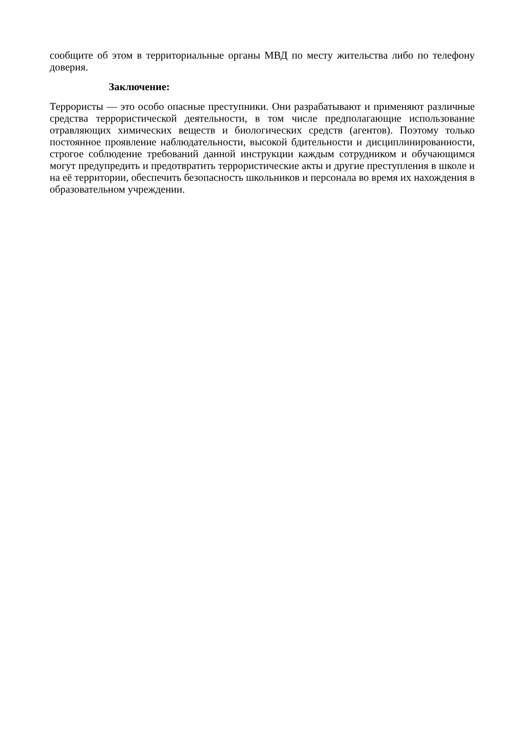сообщите об этом в территориальные органы МВД по месту жительства либо по телефону доверия.
Заключение:
Террористы — это особо опасные преступники. Они разрабатывают и применяют различные средства террористической деятельности, в том числе предполагающие использование отравляющих химических веществ и биологических средств (агентов). Поэтому только постоянное проявление наблюдательности, высокой бдительности и дисциплинированности, строгое соблюдение требований данной инструкции каждым сотрудником и обучающимся могут предупредить и предотвратить террористические акты и другие преступления в школе и на её территории, обеспечить безопасность школьников и персонала во время их нахождения в образовательном учреждении.